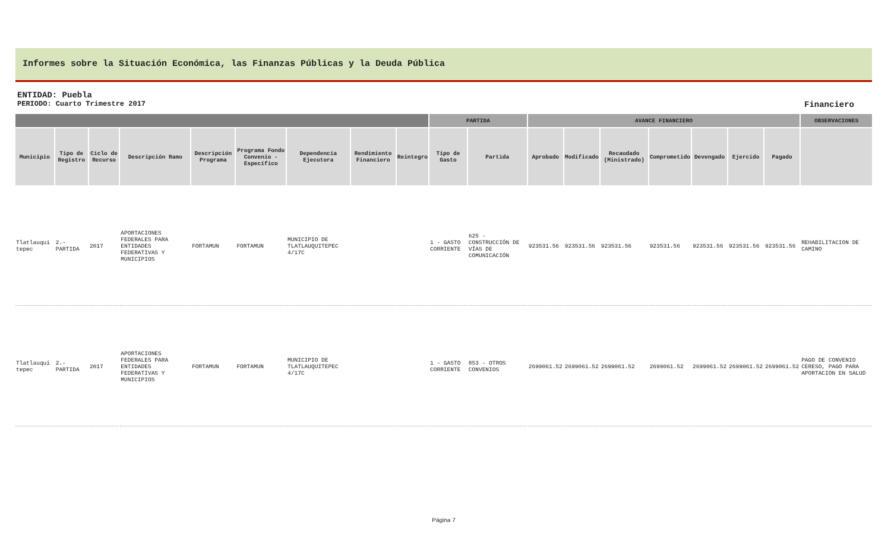Informes sobre la Situación Económica, las Finanzas Públicas y la Deuda Pública
ENTIDAD: Puebla
PERIODO: Cuarto Trimestre 2017 Financiero
| | | | | | | | | | PARTIDA | | AVANCE FINANCIERO | | | | | | | OBSERVACIONES |
| --- | --- | --- | --- | --- | --- | --- | --- | --- | --- | --- | --- | --- | --- | --- | --- | --- | --- | --- |
| Municipio | Tipo de Registro | Ciclo de Recurso | Descripción Ramo | Descripción Programa | Programa Fondo Convenio - Específico | Dependencia Ejecutora | Rendimiento Financiero | Reintegro | Tipo de Gasto | Partida | Aprobado | Modificado | Recaudado (Ministrado) | Comprometido | Devengado | Ejercido | Pagado | |
| Tlatlauqui tepec | 2.- PARTIDA | 2017 | APORTACIONES FEDERALES PARA ENTIDADES FEDERATIVAS Y MUNICIPIOS | FORTAMUN | FORTAMUN | MUNICIPIO DE TLATLAUQUITEPEC 4/17C | | | 1 - GASTO CORRIENTE | 625 - CONSTRUCCIÓN DE VÍAS DE COMUNICACIÓN | 923531.56 | 923531.56 | 923531.56 | 923531.56 | 923531.56 | 923531.56 | 923531.56 | REHABILITACION DE CAMINO |
| Tlatlauqui tepec | 2.- PARTIDA | 2017 | APORTACIONES FEDERALES PARA ENTIDADES FEDERATIVAS Y MUNICIPIOS | FORTAMUN | FORTAMUN | MUNICIPIO DE TLATLAUQUITEPEC 4/17C | | | 1 - GASTO CORRIENTE | 853 - OTROS CONVENIOS | 2699061.52 | 2699061.52 | 2699061.52 | 2699061.52 | 2699061.52 | 2699061.52 | 2699061.52 | PAGO DE CONVENIO CERESO, PAGO PARA APORTACION EN SALUD |
Página 7